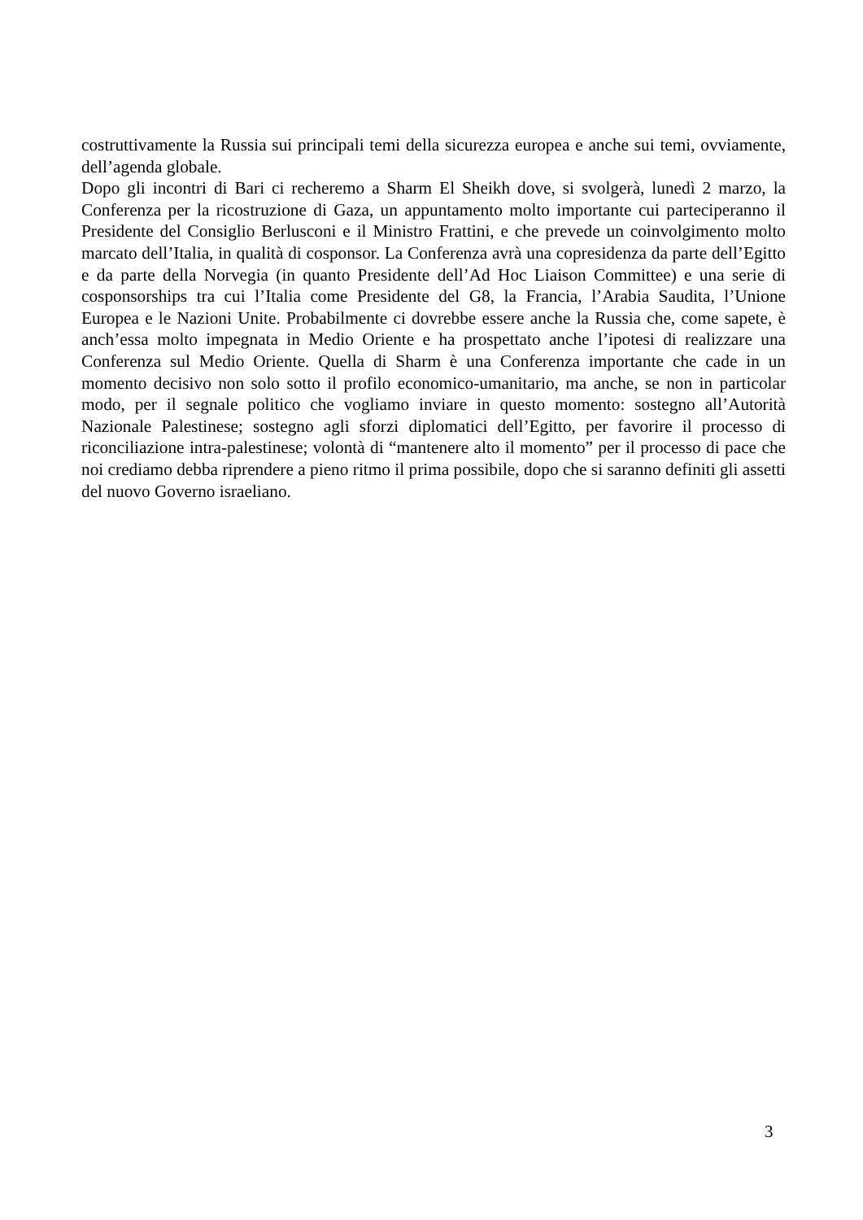costruttivamente la Russia sui principali temi della sicurezza europea e anche sui temi, ovviamente, dell’agenda globale.
Dopo gli incontri di Bari ci recheremo a Sharm El Sheikh dove, si svolgerà, lunedì 2 marzo, la Conferenza per la ricostruzione di Gaza, un appuntamento molto importante cui parteciperanno il Presidente del Consiglio Berlusconi e il Ministro Frattini, e che prevede un coinvolgimento molto marcato dell’Italia, in qualità di cosponsor. La Conferenza avrà una copresidenza da parte dell’Egitto e da parte della Norvegia (in quanto Presidente dell’Ad Hoc Liaison Committee) e una serie di cosponsorships tra cui l’Italia come Presidente del G8, la Francia, l’Arabia Saudita, l’Unione Europea e le Nazioni Unite. Probabilmente ci dovrebbe essere anche la Russia che, come sapete, è anch’essa molto impegnata in Medio Oriente e ha prospettato anche l’ipotesi di realizzare una Conferenza sul Medio Oriente. Quella di Sharm è una Conferenza importante che cade in un momento decisivo non solo sotto il profilo economico-umanitario, ma anche, se non in particolar modo, per il segnale politico che vogliamo inviare in questo momento: sostegno all’Autorità Nazionale Palestinese; sostegno agli sforzi diplomatici dell’Egitto, per favorire il processo di riconciliazione intra-palestinese; volontà di “mantenere alto il momento” per il processo di pace che noi crediamo debba riprendere a pieno ritmo il prima possibile, dopo che si saranno definiti gli assetti del nuovo Governo israeliano.
3